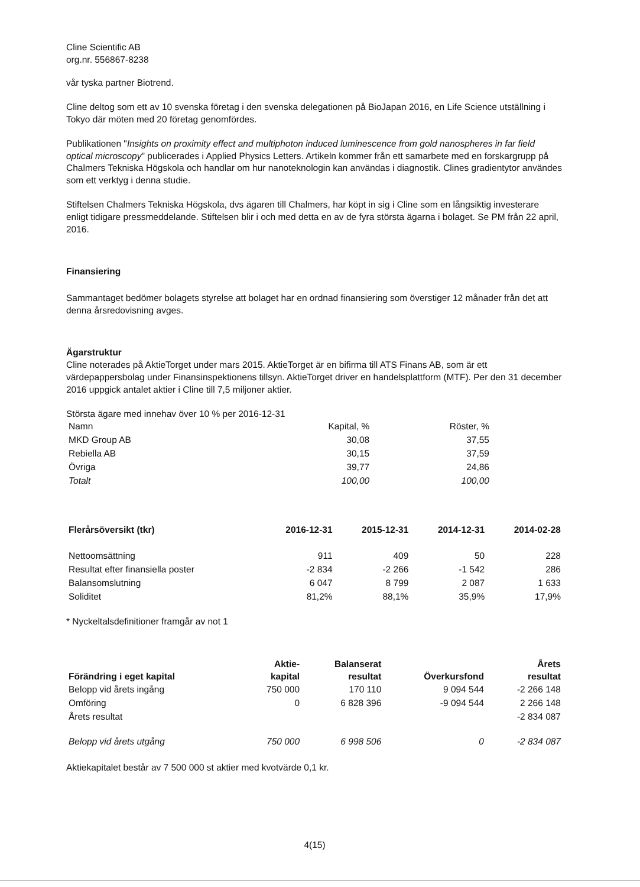Cline Scientific AB
org.nr. 556867-8238
vår tyska partner Biotrend.
Cline deltog som ett av 10 svenska företag i den svenska delegationen på BioJapan 2016, en Life Science utställning i Tokyo där möten med 20 företag genomfördes.
Publikationen "Insights on proximity effect and multiphoton induced luminescence from gold nanospheres in far field optical microscopy" publicerades i Applied Physics Letters. Artikeln kommer från ett samarbete med en forskargrupp på Chalmers Tekniska Högskola och handlar om hur nanoteknologin kan användas i diagnostik. Clines gradientytor användes som ett verktyg i denna studie.
Stiftelsen Chalmers Tekniska Högskola, dvs ägaren till Chalmers, har köpt in sig i Cline som en långsiktig investerare enligt tidigare pressmeddelande. Stiftelsen blir i och med detta en av de fyra största ägarna i bolaget. Se PM från 22 april, 2016.
Finansiering
Sammantaget bedömer bolagets styrelse att bolaget har en ordnad finansiering som överstiger 12 månader från det att denna årsredovisning avges.
Ägarstruktur
Cline noterades på AktieTorget under mars 2015. AktieTorget är en bifirma till ATS Finans AB, som är ett värdepappersbolag under Finansinspektionens tillsyn. AktieTorget driver en handelsplattform (MTF). Per den 31 december 2016 uppgick antalet aktier i Cline till 7,5 miljoner aktier.
Största ägare med innehav över 10 % per 2016-12-31
| Namn | Kapital, % | Röster, % |
| MKD Group AB | 30,08 | 37,55 |
| Rebiella AB | 30,15 | 37,59 |
| Övriga | 39,77 | 24,86 |
| Totalt | 100,00 | 100,00 |
| Flerårsöversikt (tkr) | 2016-12-31 | 2015-12-31 | 2014-12-31 | 2014-02-28 |
| --- | --- | --- | --- | --- |
| Nettoomsättning | 911 | 409 | 50 | 228 |
| Resultat efter finansiella poster | -2 834 | -2 266 | -1 542 | 286 |
| Balansomslutning | 6 047 | 8 799 | 2 087 | 1 633 |
| Soliditet | 81,2% | 88,1% | 35,9% | 17,9% |
* Nyckeltalsdefinitioner framgår av not 1
| Förändring i eget kapital | Aktie- kapital | Balanserat resultat | Överkursfond | Årets resultat |
| --- | --- | --- | --- | --- |
| Belopp vid årets ingång | 750 000 | 170 110 | 9 094 544 | -2 266 148 |
| Omföring | 0 | 6 828 396 | -9 094 544 | 2 266 148 |
| Årets resultat | | | | -2 834 087 |
| Belopp vid årets utgång | 750 000 | 6 998 506 | 0 | -2 834 087 |
Aktiekapitalet består av 7 500 000 st aktier med kvotvärde 0,1 kr.
4(15)